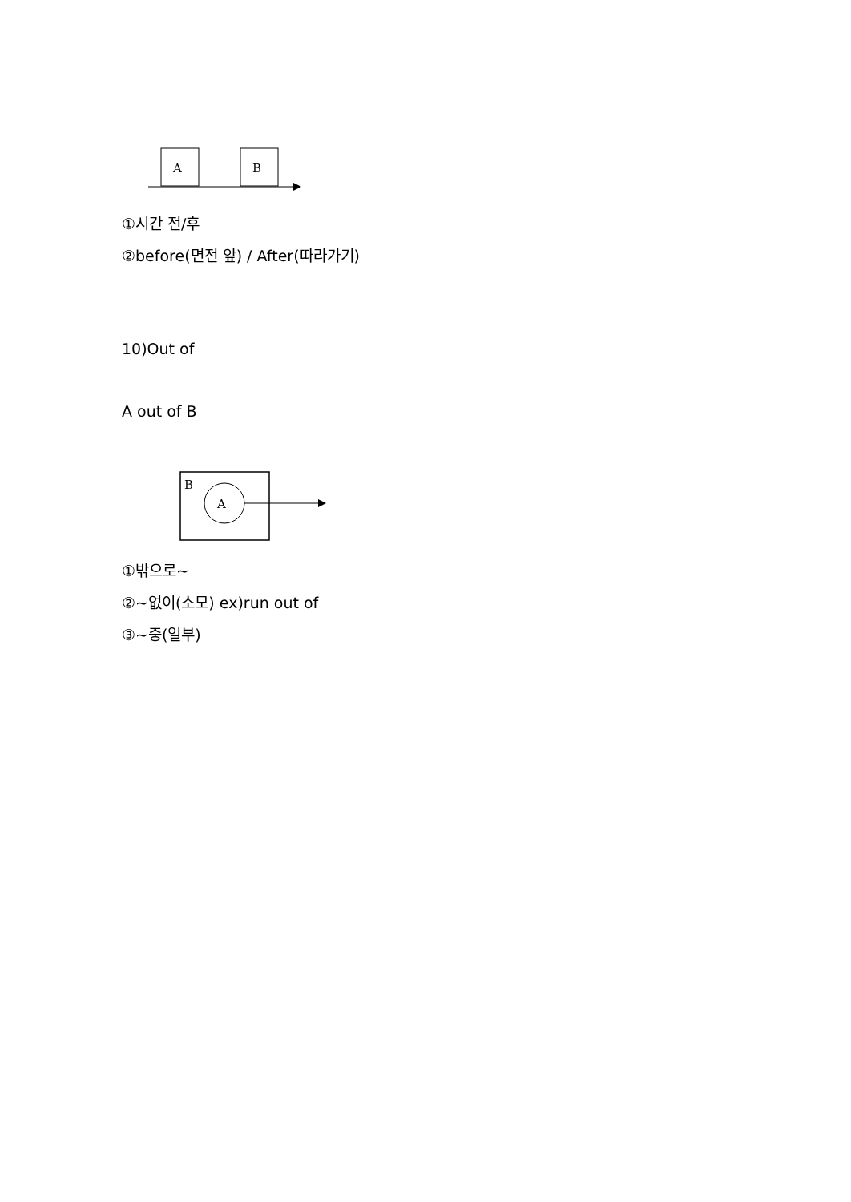A
B
①시간 전/후
②before(면전 앞) / After(따라가기)
10)Out of
A out of B
B
A
①밖으로~
②~없이(소모) ex)run out of
③~중(일부)